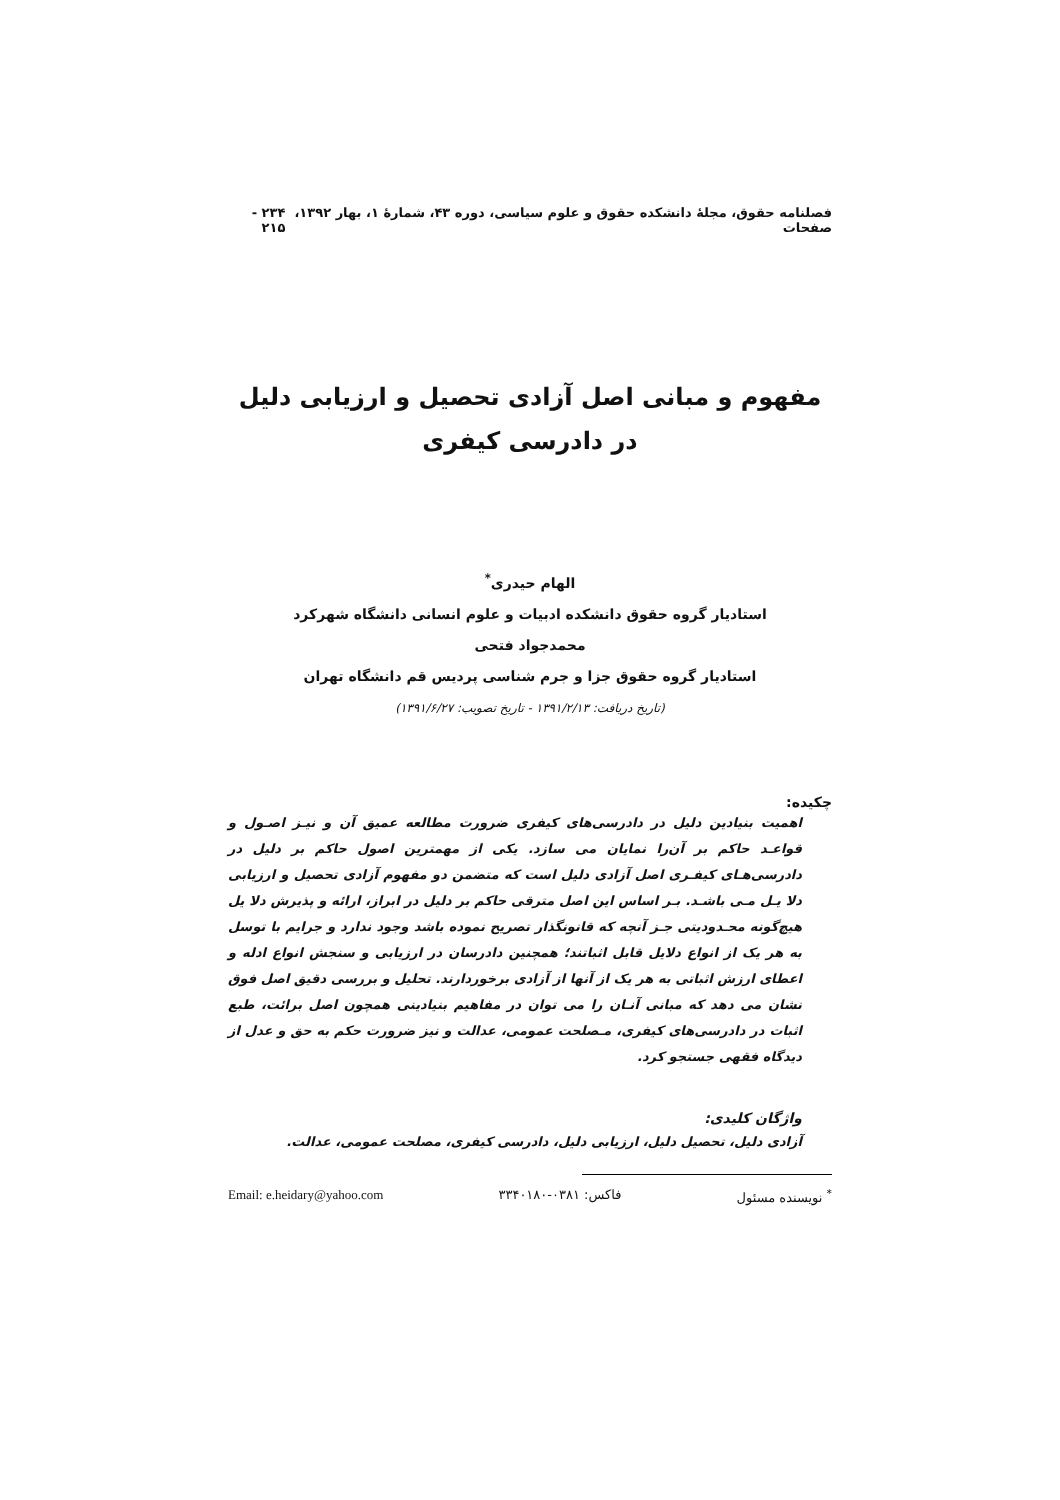فصلنامه حقوق، مجلهٔ دانشکده حقوق و علوم سیاسی، دوره ۴۳، شمارهٔ ۱، بهار ۱۳۹۲، صفحات ۲۳۴ - ۲۱۵
مفهوم و مبانی اصل آزادی تحصیل و ارزیابی دلیل
در دادرسی کیفری
الهام حیدری<sup>*</sup>
استادیار گروه حقوق دانشکده ادبیات و علوم انسانی دانشگاه شهرکرد
محمدجواد فتحی
استادیار گروه حقوق جزا و جرم شناسی پردیس قم دانشگاه تهران
(تاریخ دریافت: ۱۳۹۱/۲/۱۳ - تاریخ تصویب: ۱۳۹۱/۶/۲۷)
چکیده:
اهمیت بنیادین دلیل در دادرسی‌های کیفری ضرورت مطالعه عمیق آن و نیـز اصـول و قواعـد حاکم بر آن‌را نمایان می سازد. یکی از مهمترین اصول حاکم بر دلیل در دادرسی‌هـای کیفـری اصل آزادی دلیل است که متضمن دو مفهوم آزادی تحصیل و ارزیابی دلا یـل مـی باشـد. بـر اساس این اصل مترقی حاکم بر دلیل در ابراز، ارائه و پذیرش دلا یل هیچ‌گونه محـدودیتی جـز آنچه که قانونگذار تصریح نموده باشد وجود ندارد و جرایم با توسل به هر یک از انواع دلایل قابل اثباتند؛ همچنین دادرسان در ارزیابی و سنجش انواع ادله و اعطای ارزش اثباتی به هر یک از آنها از آزادی برخوردارند. تحلیل و بررسی دقیق اصل فوق نشان می دهد که مبانی آنـان را می توان در مفاهیم بنیادینی همچون اصل برائت، طبع اثبات در دادرسی‌های کیفری، مـصلحت عمومی، عدالت و نیز ضرورت حکم به حق و عدل از دیدگاه فقهی جستجو کرد.
واژگان کلیدی:
آزادی دلیل، تحصیل دلیل، ارزیابی دلیل، دادرسی کیفری، مصلحت عمومی، عدالت.
<sup>*</sup> نویسنده مسئول فاکس: ۰۳۸۱-۳۳۴۰۱۸۰ Email: e.heidary@yahoo.com